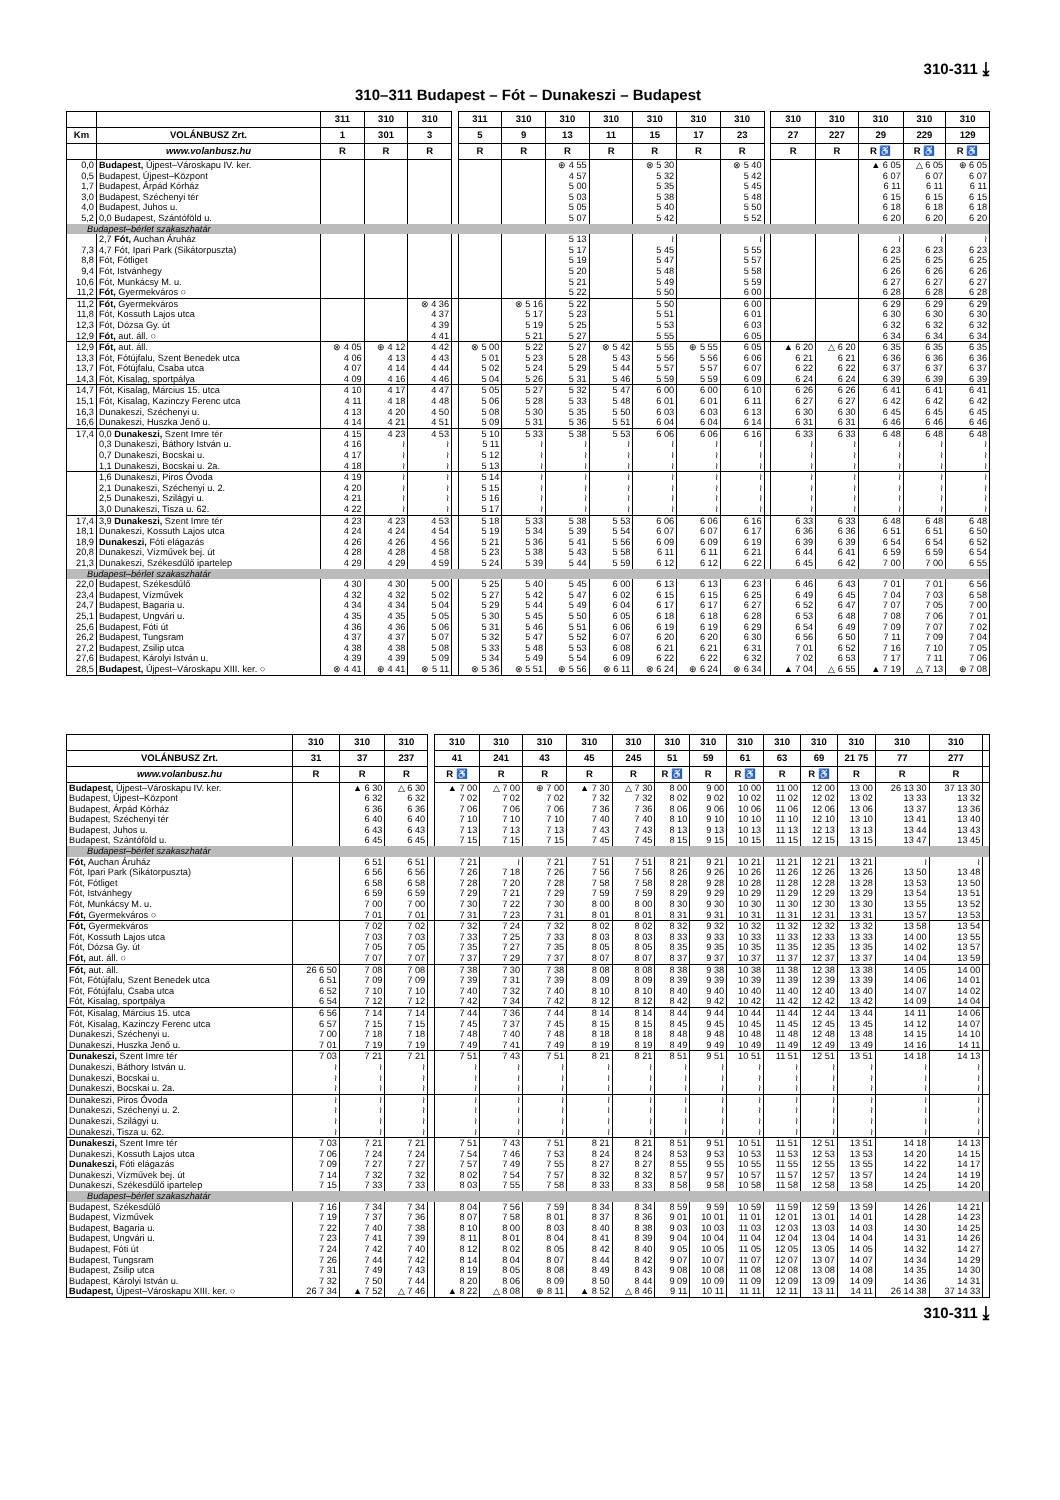310-311 ⤓
310–311 Budapest – Fót – Dunakeszi – Budapest
| | | 311 | 310 | 310 | | 311 | 310 | 310 | 310 | 310 | 310 | 310 | | 310 | 310 | 310 | 310 | 310 |
| --- | --- | --- | --- | --- | --- | --- | --- | --- | --- | --- | --- | --- | --- | --- | --- | --- | --- | --- |
| Km | VOLÁNBUSZ Zrt. | 1 | 301 | 3 | | 5 | 9 | 13 | 11 | 15 | 17 | 23 | | 27 | 227 | 29 | 229 | 129 |
| | www.volanbusz.hu | R | R | R | | R | R | R | R | R | R | R | | R | R | R ♿ | R ♿ | R ♿ |
| 0,0 | Budapest, Újpest–Városkapu IV. ker. | | | | | | | ⊕ 4 55 | | ⊗ 5 30 | | ⊗ 5 40 | | | | ▲ 6 05 | △ 6 05 | ⊕ 6 05 |
| 0,5 | Budapest, Újpest–Központ | | | | | | | 4 57 | | 5 32 | | 5 42 | | | | 6 07 | 6 07 | 6 07 |
| 1,7 | Budapest, Árpád Kórház | | | | | | | 5 00 | | 5 35 | | 5 45 | | | | 6 11 | 6 11 | 6 11 |
| 3,0 | Budapest, Széchenyi tér | | | | | | | 5 03 | | 5 38 | | 5 48 | | | | 6 15 | 6 15 | 6 15 |
| 4,0 | Budapest, Juhos u. | | | | | | | 5 05 | | 5 40 | | 5 50 | | | | 6 18 | 6 18 | 6 18 |
| 5,2 | 0,0 Budapest, Szántóföld u. | | | | | | | 5 07 | | 5 42 | | 5 52 | | | | 6 20 | 6 20 | 6 20 |
| Budapest–bérlet szakaszhatár | | | | | | | | | | | | | | | | | | |
| | 2,7 Fót, Auchan Áruház | | | | | | | 5 13 | | ≀ | | ≀ | | | | ≀ | ≀ | ≀ |
| 7,3 | 4,7 Fót, Ipari Park (Sikátorpuszta) | | | | | | | 5 17 | | 5 45 | | 5 55 | | | | 6 23 | 6 23 | 6 23 |
| 8,8 | Fót, Fótliget | | | | | | | 5 19 | | 5 47 | | 5 57 | | | | 6 25 | 6 25 | 6 25 |
| 9,4 | Fót, Istvánhegy | | | | | | | 5 20 | | 5 48 | | 5 58 | | | | 6 26 | 6 26 | 6 26 |
| 10,6 | Fót, Munkácsy M. u. | | | | | | | 5 21 | | 5 49 | | 5 59 | | | | 6 27 | 6 27 | 6 27 |
| 11,2 | Fót, Gyermekváros ○ | | | | | | | 5 22 | | 5 50 | | 6 00 | | | | 6 28 | 6 28 | 6 28 |
| 11,2 | Fót, Gyermekváros | | | ⊗ 4 36 | | | ⊗ 5 16 | 5 22 | | 5 50 | | 6 00 | | | | 6 29 | 6 29 | 6 29 |
| 11,8 | Fót, Kossuth Lajos utca | | | 4 37 | | | 5 17 | 5 23 | | 5 51 | | 6 01 | | | | 6 30 | 6 30 | 6 30 |
| 12,3 | Fót, Dózsa Gy. út | | | 4 39 | | | 5 19 | 5 25 | | 5 53 | | 6 03 | | | | 6 32 | 6 32 | 6 32 |
| 12,9 | Fót, aut. áll. ○ | | | 4 41 | | | 5 21 | 5 27 | | 5 55 | | 6 05 | | | | 6 34 | 6 34 | 6 34 |
| 12,9 | Fót, aut. áll. | ⊗ 4 05 | ⊕ 4 12 | 4 42 | | ⊗ 5 00 | 5 22 | 5 27 | ⊗ 5 42 | 5 55 | ⊕ 5 55 | 6 05 | | ▲ 6 20 | △ 6 20 | 6 35 | 6 35 | 6 35 |
| 13,3 | Fót, Fótújfalu, Szent Benedek utca | 4 06 | 4 13 | 4 43 | | 5 01 | 5 23 | 5 28 | 5 43 | 5 56 | 5 56 | 6 06 | | 6 21 | 6 21 | 6 36 | 6 36 | 6 36 |
| 13,7 | Fót, Fótújfalu, Csaba utca | 4 07 | 4 14 | 4 44 | | 5 02 | 5 24 | 5 29 | 5 44 | 5 57 | 5 57 | 6 07 | | 6 22 | 6 22 | 6 37 | 6 37 | 6 37 |
| 14,3 | Fót, Kisalag, sportpálya | 4 09 | 4 16 | 4 46 | | 5 04 | 5 26 | 5 31 | 5 46 | 5 59 | 5 59 | 6 09 | | 6 24 | 6 24 | 6 39 | 6 39 | 6 39 |
| 14,7 | Fót, Kisalag, Március 15. utca | 4 10 | 4 17 | 4 47 | | 5 05 | 5 27 | 5 32 | 5 47 | 6 00 | 6 00 | 6 10 | | 6 26 | 6 26 | 6 41 | 6 41 | 6 41 |
| 15,1 | Fót, Kisalag, Kazinczy Ferenc utca | 4 11 | 4 18 | 4 48 | | 5 06 | 5 28 | 5 33 | 5 48 | 6 01 | 6 01 | 6 11 | | 6 27 | 6 27 | 6 42 | 6 42 | 6 42 |
| 16,3 | Dunakeszi, Széchenyi u. | 4 13 | 4 20 | 4 50 | | 5 08 | 5 30 | 5 35 | 5 50 | 6 03 | 6 03 | 6 13 | | 6 30 | 6 30 | 6 45 | 6 45 | 6 45 |
| 16,6 | Dunakeszi, Huszka Jenő u. | 4 14 | 4 21 | 4 51 | | 5 09 | 5 31 | 5 36 | 5 51 | 6 04 | 6 04 | 6 14 | | 6 31 | 6 31 | 6 46 | 6 46 | 6 46 |
| 17,4 | 0,0 Dunakeszi, Szent Imre tér | 4 15 | 4 23 | 4 53 | | 5 10 | 5 33 | 5 38 | 5 53 | 6 06 | 6 06 | 6 16 | | 6 33 | 6 33 | 6 48 | 6 48 | 6 48 |
| | 0,3 Dunakeszi, Báthory István u. | 4 16 | ≀ | ≀ | | 5 11 | ≀ | ≀ | ≀ | ≀ | ≀ | ≀ | | ≀ | ≀ | ≀ | ≀ | ≀ |
| | 0,7 Dunakeszi, Bocskai u. | 4 17 | ≀ | ≀ | | 5 12 | ≀ | ≀ | ≀ | ≀ | ≀ | ≀ | | ≀ | ≀ | ≀ | ≀ | ≀ |
| | 1,1 Dunakeszi, Bocskai u. 2a. | 4 18 | ≀ | ≀ | | 5 13 | ≀ | ≀ | ≀ | ≀ | ≀ | ≀ | | ≀ | ≀ | ≀ | ≀ | ≀ |
| | 1,6 Dunakeszi, Piros Óvoda | 4 19 | ≀ | ≀ | | 5 14 | ≀ | ≀ | ≀ | ≀ | ≀ | ≀ | | ≀ | ≀ | ≀ | ≀ | ≀ |
| | 2,1 Dunakeszi, Széchenyi u. 2. | 4 20 | ≀ | ≀ | | 5 15 | ≀ | ≀ | ≀ | ≀ | ≀ | ≀ | | ≀ | ≀ | ≀ | ≀ | ≀ |
| | 2,5 Dunakeszi, Szilágyi u. | 4 21 | ≀ | ≀ | | 5 16 | ≀ | ≀ | ≀ | ≀ | ≀ | ≀ | | ≀ | ≀ | ≀ | ≀ | ≀ |
| | 3,0 Dunakeszi, Tisza u. 62. | 4 22 | ≀ | ≀ | | 5 17 | ≀ | ≀ | ≀ | ≀ | ≀ | ≀ | | ≀ | ≀ | ≀ | ≀ | ≀ |
| 17,4 | 3,9 Dunakeszi, Szent Imre tér | 4 23 | 4 23 | 4 53 | | 5 18 | 5 33 | 5 38 | 5 53 | 6 06 | 6 06 | 6 16 | | 6 33 | 6 33 | 6 48 | 6 48 | 6 48 |
| 18,1 | Dunakeszi, Kossuth Lajos utca | 4 24 | 4 24 | 4 54 | | 5 19 | 5 34 | 5 39 | 5 54 | 6 07 | 6 07 | 6 17 | | 6 36 | 6 36 | 6 51 | 6 51 | 6 50 |
| 18,9 | Dunakeszi, Fóti elágazás | 4 26 | 4 26 | 4 56 | | 5 21 | 5 36 | 5 41 | 5 56 | 6 09 | 6 09 | 6 19 | | 6 39 | 6 39 | 6 54 | 6 54 | 6 52 |
| 20,8 | Dunakeszi, Vízművek bej. út | 4 28 | 4 28 | 4 58 | | 5 23 | 5 38 | 5 43 | 5 58 | 6 11 | 6 11 | 6 21 | | 6 44 | 6 41 | 6 59 | 6 59 | 6 54 |
| 21,3 | Dunakeszi, Székesdűlő ipartelep | 4 29 | 4 29 | 4 59 | | 5 24 | 5 39 | 5 44 | 5 59 | 6 12 | 6 12 | 6 22 | | 6 45 | 6 42 | 7 00 | 7 00 | 6 55 |
| Budapest–bérlet szakaszhatár | | | | | | | | | | | | | | | | | | |
| 22,0 | Budapest, Székesdűlő | 4 30 | 4 30 | 5 00 | | 5 25 | 5 40 | 5 45 | 6 00 | 6 13 | 6 13 | 6 23 | | 6 46 | 6 43 | 7 01 | 7 01 | 6 56 |
| 23,4 | Budapest, Vízművek | 4 32 | 4 32 | 5 02 | | 5 27 | 5 42 | 5 47 | 6 02 | 6 15 | 6 15 | 6 25 | | 6 49 | 6 45 | 7 04 | 7 03 | 6 58 |
| 24,7 | Budapest, Bagaria u. | 4 34 | 4 34 | 5 04 | | 5 29 | 5 44 | 5 49 | 6 04 | 6 17 | 6 17 | 6 27 | | 6 52 | 6 47 | 7 07 | 7 05 | 7 00 |
| 25,1 | Budapest, Ungvári u. | 4 35 | 4 35 | 5 05 | | 5 30 | 5 45 | 5 50 | 6 05 | 6 18 | 6 18 | 6 28 | | 6 53 | 6 48 | 7 08 | 7 06 | 7 01 |
| 25,6 | Budapest, Fóti út | 4 36 | 4 36 | 5 06 | | 5 31 | 5 46 | 5 51 | 6 06 | 6 19 | 6 19 | 6 29 | | 6 54 | 6 49 | 7 09 | 7 07 | 7 02 |
| 26,2 | Budapest, Tungsram | 4 37 | 4 37 | 5 07 | | 5 32 | 5 47 | 5 52 | 6 07 | 6 20 | 6 20 | 6 30 | | 6 56 | 6 50 | 7 11 | 7 09 | 7 04 |
| 27,2 | Budapest, Zsilip utca | 4 38 | 4 38 | 5 08 | | 5 33 | 5 48 | 5 53 | 6 08 | 6 21 | 6 21 | 6 31 | | 7 01 | 6 52 | 7 16 | 7 10 | 7 05 |
| 27,6 | Budapest, Károlyi István u. | 4 39 | 4 39 | 5 09 | | 5 34 | 5 49 | 5 54 | 6 09 | 6 22 | 6 22 | 6 32 | | 7 02 | 6 53 | 7 17 | 7 11 | 7 06 |
| 28,5 | Budapest, Újpest–Városkapu XIII. ker. ○ | ⊗ 4 41 | ⊕ 4 41 | ⊗ 5 11 | | ⊗ 5 36 | ⊗ 5 51 | ⊕ 5 56 | ⊗ 6 11 | ⊗ 6 24 | ⊕ 6 24 | ⊗ 6 34 | | ▲ 7 04 | △ 6 55 | ▲ 7 19 | △ 7 13 | ⊕ 7 08 |
| | 310 | 310 | 310 | | 310 | 310 | 310 | 310 | 310 | 310 | 310 | 310 | 310 | 310 | 310 | 310 | 310 | |
| --- | --- | --- | --- | --- | --- | --- | --- | --- | --- | --- | --- | --- | --- | --- | --- | --- | --- | --- |
| VOLÁNBUSZ Zrt. | 31 | 37 | 237 | | 41 | 241 | 43 | 45 | 245 | 51 | 59 | 61 | 63 | 69 | 21 75 | 77 | 277 | |
| www.volanbusz.hu | R | R | R | | R ♿ | R | R | R | R | R ♿ | R | R ♿ | R | R ♿ | R | R | R | |
| Budapest, Újpest–Városkapu IV. ker. | | ▲ 6 30 | △ 6 30 | | ▲ 7 00 | △ 7 00 | ⊕ 7 00 | ▲ 7 30 | △ 7 30 | 8 00 | 9 00 | 10 00 | 11 00 | 12 00 | 13 00 | 26 13 30 | 37 13 30 | |
| Budapest, Újpest–Központ | | 6 32 | 6 32 | | 7 02 | 7 02 | 7 02 | 7 32 | 7 32 | 8 02 | 9 02 | 10 02 | 11 02 | 12 02 | 13 02 | 13 33 | 13 32 | |
| Budapest, Árpád Kórház | | 6 36 | 6 36 | | 7 06 | 7 06 | 7 06 | 7 36 | 7 36 | 8 06 | 9 06 | 10 06 | 11 06 | 12 06 | 13 06 | 13 37 | 13 36 | |
| Budapest, Széchenyi tér | | 6 40 | 6 40 | | 7 10 | 7 10 | 7 10 | 7 40 | 7 40 | 8 10 | 9 10 | 10 10 | 11 10 | 12 10 | 13 10 | 13 41 | 13 40 | |
| Budapest, Juhos u. | | 6 43 | 6 43 | | 7 13 | 7 13 | 7 13 | 7 43 | 7 43 | 8 13 | 9 13 | 10 13 | 11 13 | 12 13 | 13 13 | 13 44 | 13 43 | |
| Budapest, Szántóföld u. | | 6 45 | 6 45 | | 7 15 | 7 15 | 7 15 | 7 45 | 7 45 | 8 15 | 9 15 | 10 15 | 11 15 | 12 15 | 13 15 | 13 47 | 13 45 | |
| Budapest–bérlet szakaszhatár | | | | | | | | | | | | | | | | | | |
| Fót, Auchan Áruház | | 6 51 | 6 51 | | 7 21 | ≀ | 7 21 | 7 51 | 7 51 | 8 21 | 9 21 | 10 21 | 11 21 | 12 21 | 13 21 | ≀ | ≀ | |
| Fót, Ipari Park (Sikátorpuszta) | | 6 56 | 6 56 | | 7 26 | 7 18 | 7 26 | 7 56 | 7 56 | 8 26 | 9 26 | 10 26 | 11 26 | 12 26 | 13 26 | 13 50 | 13 48 | |
| Fót, Fótliget | | 6 58 | 6 58 | | 7 28 | 7 20 | 7 28 | 7 58 | 7 58 | 8 28 | 9 28 | 10 28 | 11 28 | 12 28 | 13 28 | 13 53 | 13 50 | |
| Fót, Istvánhegy | | 6 59 | 6 59 | | 7 29 | 7 21 | 7 29 | 7 59 | 7 59 | 8 29 | 9 29 | 10 29 | 11 29 | 12 29 | 13 29 | 13 54 | 13 51 | |
| Fót, Munkácsy M. u. | | 7 00 | 7 00 | | 7 30 | 7 22 | 7 30 | 8 00 | 8 00 | 8 30 | 9 30 | 10 30 | 11 30 | 12 30 | 13 30 | 13 55 | 13 52 | |
| Fót, Gyermekváros ○ | | 7 01 | 7 01 | | 7 31 | 7 23 | 7 31 | 8 01 | 8 01 | 8 31 | 9 31 | 10 31 | 11 31 | 12 31 | 13 31 | 13 57 | 13 53 | |
| Fót, Gyermekváros | | 7 02 | 7 02 | | 7 32 | 7 24 | 7 32 | 8 02 | 8 02 | 8 32 | 9 32 | 10 32 | 11 32 | 12 32 | 13 32 | 13 58 | 13 54 | |
| Fót, Kossuth Lajos utca | | 7 03 | 7 03 | | 7 33 | 7 25 | 7 33 | 8 03 | 8 03 | 8 33 | 9 33 | 10 33 | 11 33 | 12 33 | 13 33 | 14 00 | 13 55 | |
| Fót, Dózsa Gy. út | | 7 05 | 7 05 | | 7 35 | 7 27 | 7 35 | 8 05 | 8 05 | 8 35 | 9 35 | 10 35 | 11 35 | 12 35 | 13 35 | 14 02 | 13 57 | |
| Fót, aut. áll. ○ | | 7 07 | 7 07 | | 7 37 | 7 29 | 7 37 | 8 07 | 8 07 | 8 37 | 9 37 | 10 37 | 11 37 | 12 37 | 13 37 | 14 04 | 13 59 | |
| Fót, aut. áll. | 26 6 50 | 7 08 | 7 08 | | 7 38 | 7 30 | 7 38 | 8 08 | 8 08 | 8 38 | 9 38 | 10 38 | 11 38 | 12 38 | 13 38 | 14 05 | 14 00 | |
| Fót, Fótújfalu, Szent Benedek utca | 6 51 | 7 09 | 7 09 | | 7 39 | 7 31 | 7 39 | 8 09 | 8 09 | 8 39 | 9 39 | 10 39 | 11 39 | 12 39 | 13 39 | 14 06 | 14 01 | |
| Fót, Fótújfalu, Csaba utca | 6 52 | 7 10 | 7 10 | | 7 40 | 7 32 | 7 40 | 8 10 | 8 10 | 8 40 | 9 40 | 10 40 | 11 40 | 12 40 | 13 40 | 14 07 | 14 02 | |
| Fót, Kisalag, sportpálya | 6 54 | 7 12 | 7 12 | | 7 42 | 7 34 | 7 42 | 8 12 | 8 12 | 8 42 | 9 42 | 10 42 | 11 42 | 12 42 | 13 42 | 14 09 | 14 04 | |
| Fót, Kisalag, Március 15. utca | 6 56 | 7 14 | 7 14 | | 7 44 | 7 36 | 7 44 | 8 14 | 8 14 | 8 44 | 9 44 | 10 44 | 11 44 | 12 44 | 13 44 | 14 11 | 14 06 | |
| Fót, Kisalag, Kazinczy Ferenc utca | 6 57 | 7 15 | 7 15 | | 7 45 | 7 37 | 7 45 | 8 15 | 8 15 | 8 45 | 9 45 | 10 45 | 11 45 | 12 45 | 13 45 | 14 12 | 14 07 | |
| Dunakeszi, Széchenyi u. | 7 00 | 7 18 | 7 18 | | 7 48 | 7 40 | 7 48 | 8 18 | 8 18 | 8 48 | 9 48 | 10 48 | 11 48 | 12 48 | 13 48 | 14 15 | 14 10 | |
| Dunakeszi, Huszka Jenő u. | 7 01 | 7 19 | 7 19 | | 7 49 | 7 41 | 7 49 | 8 19 | 8 19 | 8 49 | 9 49 | 10 49 | 11 49 | 12 49 | 13 49 | 14 16 | 14 11 | |
| Dunakeszi, Szent Imre tér | 7 03 | 7 21 | 7 21 | | 7 51 | 7 43 | 7 51 | 8 21 | 8 21 | 8 51 | 9 51 | 10 51 | 11 51 | 12 51 | 13 51 | 14 18 | 14 13 | |
| Dunakeszi, Báthory István u. | ≀ | ≀ | ≀ | | ≀ | ≀ | ≀ | ≀ | ≀ | ≀ | ≀ | ≀ | ≀ | ≀ | ≀ | ≀ | ≀ | |
| Dunakeszi, Bocskai u. | ≀ | ≀ | ≀ | | ≀ | ≀ | ≀ | ≀ | ≀ | ≀ | ≀ | ≀ | ≀ | ≀ | ≀ | ≀ | ≀ | |
| Dunakeszi, Bocskai u. 2a. | ≀ | ≀ | ≀ | | ≀ | ≀ | ≀ | ≀ | ≀ | ≀ | ≀ | ≀ | ≀ | ≀ | ≀ | ≀ | ≀ | |
| Dunakeszi, Piros Óvoda | ≀ | ≀ | ≀ | | ≀ | ≀ | ≀ | ≀ | ≀ | ≀ | ≀ | ≀ | ≀ | ≀ | ≀ | ≀ | ≀ | |
| Dunakeszi, Széchenyi u. 2. | ≀ | ≀ | ≀ | | ≀ | ≀ | ≀ | ≀ | ≀ | ≀ | ≀ | ≀ | ≀ | ≀ | ≀ | ≀ | ≀ | |
| Dunakeszi, Szilágyi u. | ≀ | ≀ | ≀ | | ≀ | ≀ | ≀ | ≀ | ≀ | ≀ | ≀ | ≀ | ≀ | ≀ | ≀ | ≀ | ≀ | |
| Dunakeszi, Tisza u. 62. | ≀ | ≀ | ≀ | | ≀ | ≀ | ≀ | ≀ | ≀ | ≀ | ≀ | ≀ | ≀ | ≀ | ≀ | ≀ | ≀ | |
| Dunakeszi, Szent Imre tér | 7 03 | 7 21 | 7 21 | | 7 51 | 7 43 | 7 51 | 8 21 | 8 21 | 8 51 | 9 51 | 10 51 | 11 51 | 12 51 | 13 51 | 14 18 | 14 13 | |
| Dunakeszi, Kossuth Lajos utca | 7 06 | 7 24 | 7 24 | | 7 54 | 7 46 | 7 53 | 8 24 | 8 24 | 8 53 | 9 53 | 10 53 | 11 53 | 12 53 | 13 53 | 14 20 | 14 15 | |
| Dunakeszi, Fóti elágazás | 7 09 | 7 27 | 7 27 | | 7 57 | 7 49 | 7 55 | 8 27 | 8 27 | 8 55 | 9 55 | 10 55 | 11 55 | 12 55 | 13 55 | 14 22 | 14 17 | |
| Dunakeszi, Vízművek bej. út | 7 14 | 7 32 | 7 32 | | 8 02 | 7 54 | 7 57 | 8 32 | 8 32 | 8 57 | 9 57 | 10 57 | 11 57 | 12 57 | 13 57 | 14 24 | 14 19 | |
| Dunakeszi, Székesdűlő ipartelep | 7 15 | 7 33 | 7 33 | | 8 03 | 7 55 | 7 58 | 8 33 | 8 33 | 8 58 | 9 58 | 10 58 | 11 58 | 12 58 | 13 58 | 14 25 | 14 20 | |
| Budapest–bérlet szakaszhatár | | | | | | | | | | | | | | | | | | |
| Budapest, Székesdűlő | 7 16 | 7 34 | 7 34 | | 8 04 | 7 56 | 7 59 | 8 34 | 8 34 | 8 59 | 9 59 | 10 59 | 11 59 | 12 59 | 13 59 | 14 26 | 14 21 | |
| Budapest, Vízművek | 7 19 | 7 37 | 7 36 | | 8 07 | 7 58 | 8 01 | 8 37 | 8 36 | 9 01 | 10 01 | 11 01 | 12 01 | 13 01 | 14 01 | 14 28 | 14 23 | |
| Budapest, Bagaria u. | 7 22 | 7 40 | 7 38 | | 8 10 | 8 00 | 8 03 | 8 40 | 8 38 | 9 03 | 10 03 | 11 03 | 12 03 | 13 03 | 14 03 | 14 30 | 14 25 | |
| Budapest, Ungvári u. | 7 23 | 7 41 | 7 39 | | 8 11 | 8 01 | 8 04 | 8 41 | 8 39 | 9 04 | 10 04 | 11 04 | 12 04 | 13 04 | 14 04 | 14 31 | 14 26 | |
| Budapest, Fóti út | 7 24 | 7 42 | 7 40 | | 8 12 | 8 02 | 8 05 | 8 42 | 8 40 | 9 05 | 10 05 | 11 05 | 12 05 | 13 05 | 14 05 | 14 32 | 14 27 | |
| Budapest, Tungsram | 7 26 | 7 44 | 7 42 | | 8 14 | 8 04 | 8 07 | 8 44 | 8 42 | 9 07 | 10 07 | 11 07 | 12 07 | 13 07 | 14 07 | 14 34 | 14 29 | |
| Budapest, Zsilip utca | 7 31 | 7 49 | 7 43 | | 8 19 | 8 05 | 8 08 | 8 49 | 8 43 | 9 08 | 10 08 | 11 08 | 12 08 | 13 08 | 14 08 | 14 35 | 14 30 | |
| Budapest, Károlyi István u. | 7 32 | 7 50 | 7 44 | | 8 20 | 8 06 | 8 09 | 8 50 | 8 44 | 9 09 | 10 09 | 11 09 | 12 09 | 13 09 | 14 09 | 14 36 | 14 31 | |
| Budapest, Újpest–Városkapu XIII. ker. ○ | 26 7 34 | ▲ 7 52 | △ 7 46 | | ▲ 8 22 | △ 8 08 | ⊕ 8 11 | ▲ 8 52 | △ 8 46 | 9 11 | 10 11 | 11 11 | 12 11 | 13 11 | 14 11 | 26 14 38 | 37 14 33 | |
310-311 ⤓